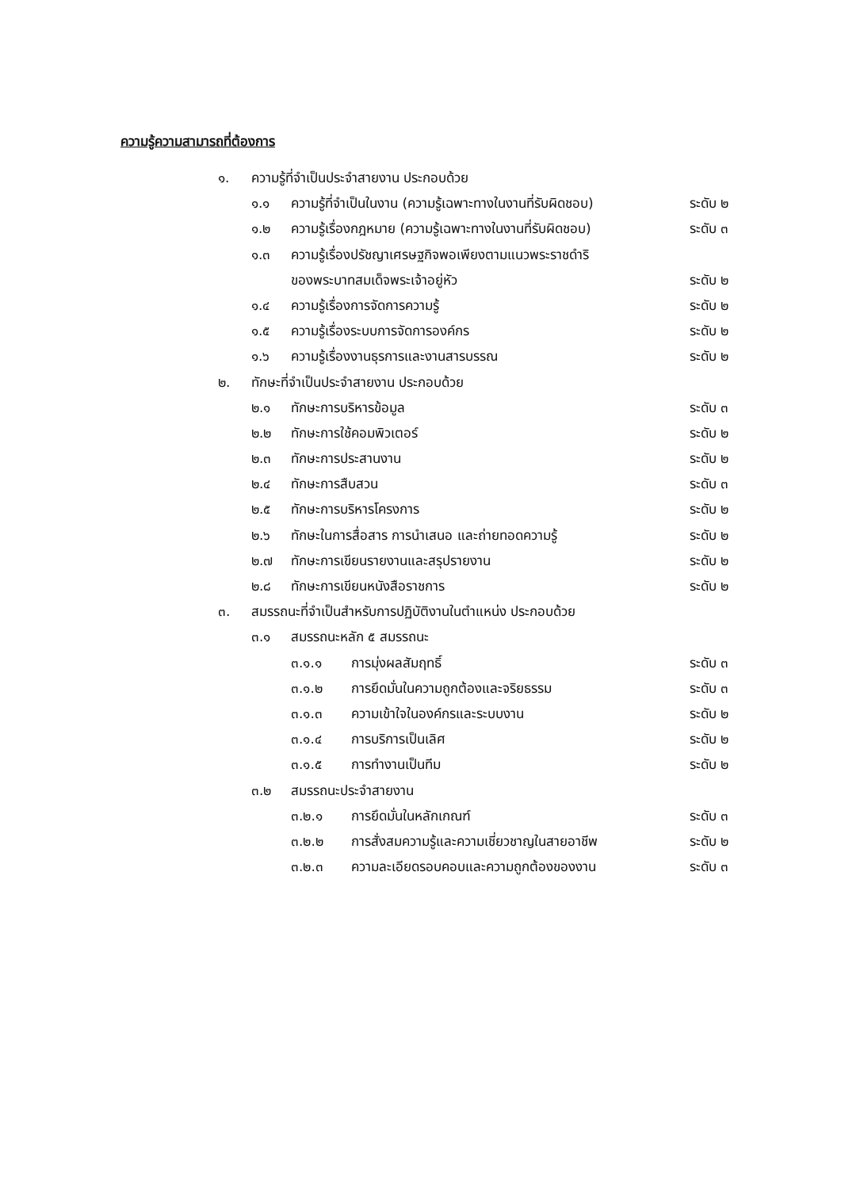ความรู้ความสามารถที่ต้องการ
๑. ความรู้ที่จำเป็นประจำสายงาน ประกอบด้วย
๑.๑ ความรู้ที่จำเป็นในงาน (ความรู้เฉพาะทางในงานที่รับผิดชอบ) ระดับ ๒
๑.๒ ความรู้เรื่องกฎหมาย (ความรู้เฉพาะทางในงานที่รับผิดชอบ) ระดับ ๓
๑.๓ ความรู้เรื่องปรัชญาเศรษฐกิจพอเพียงตามแนวพระราชดำริ
ของพระบาทสมเด็จพระเจ้าอยู่หัว ระดับ ๒
๑.๔ ความรู้เรื่องการจัดการความรู้ ระดับ ๒
๑.๕ ความรู้เรื่องระบบการจัดการองค์กร ระดับ ๒
๑.๖ ความรู้เรื่องงานธุรการและงานสารบรรณ ระดับ ๒
๒. ทักษะที่จำเป็นประจำสายงาน ประกอบด้วย
๒.๑ ทักษะการบริหารข้อมูล ระดับ ๓
๒.๒ ทักษะการใช้คอมพิวเตอร์ ระดับ ๒
๒.๓ ทักษะการประสานงาน ระดับ ๒
๒.๔ ทักษะการสืบสวน ระดับ ๓
๒.๕ ทักษะการบริหารโครงการ ระดับ ๒
๒.๖ ทักษะในการสื่อสาร การนำเสนอ และถ่ายทอดความรู้ ระดับ ๒
๒.๗ ทักษะการเขียนรายงานและสรุปรายงาน ระดับ ๒
๒.๘ ทักษะการเขียนหนังสือราชการ ระดับ ๒
๓. สมรรถนะที่จำเป็นสำหรับการปฏิบัติงานในตำแหน่ง ประกอบด้วย
๓.๑ สมรรถนะหลัก ๕ สมรรถนะ
๓.๑.๑ การมุ่งผลสัมฤทธิ์ ระดับ ๓
๓.๑.๒ การยึดมั่นในความถูกต้องและจริยธรรม ระดับ ๓
๓.๑.๓ ความเข้าใจในองค์กรและระบบงาน ระดับ ๒
๓.๑.๔ การบริการเป็นเลิศ ระดับ ๒
๓.๑.๕ การทำงานเป็นทีม ระดับ ๒
๓.๒ สมรรถนะประจำสายงาน
๓.๒.๑ การยึดมั่นในหลักเกณฑ์ ระดับ ๓
๓.๒.๒ การสั่งสมความรู้และความเชี่ยวชาญในสายอาชีพ ระดับ ๒
๓.๒.๓ ความละเอียดรอบคอบและความถูกต้องของงาน ระดับ ๓